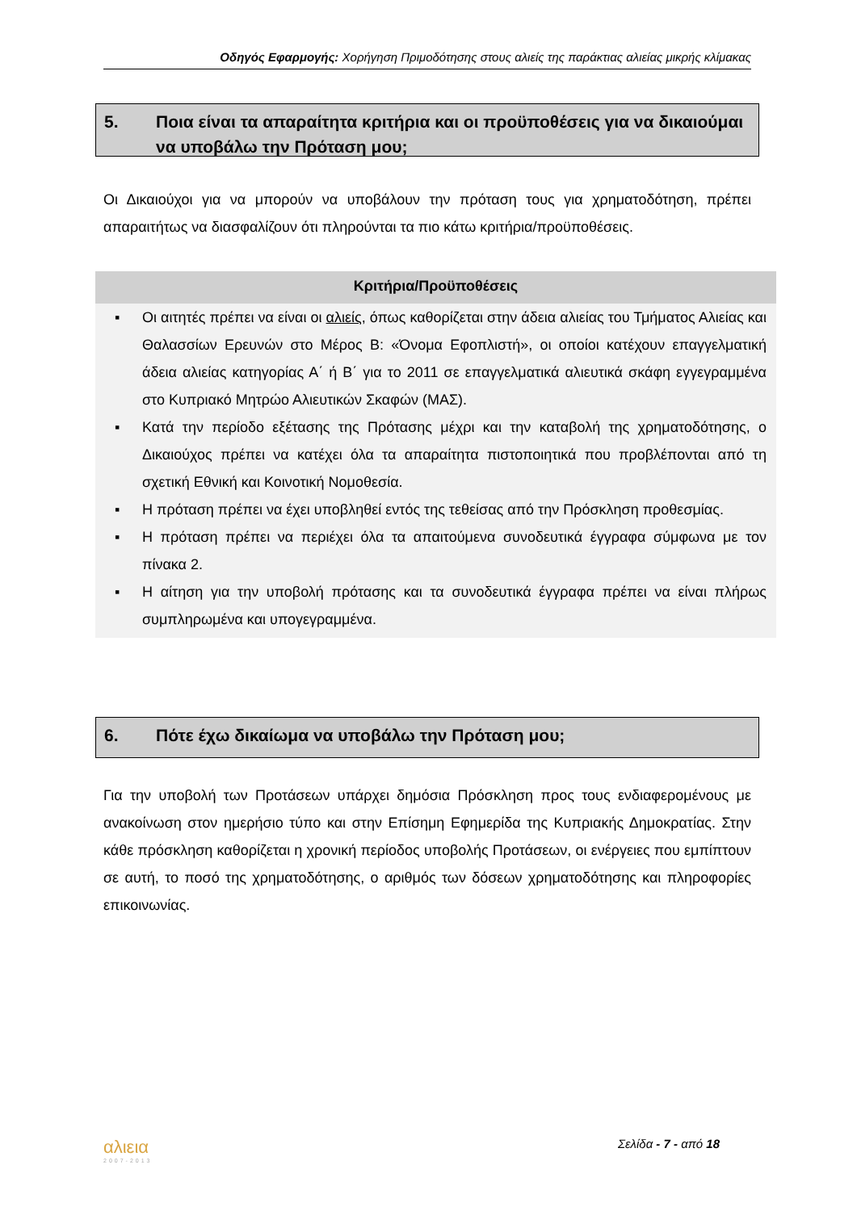Οδηγός Εφαρμογής: Χορήγηση Πριμοδότησης στους αλιείς της παράκτιας αλιείας μικρής κλίμακας
5. Ποια είναι τα απαραίτητα κριτήρια και οι προϋποθέσεις για να δικαιούμαι να υποβάλω την Πρόταση μου;
Οι Δικαιούχοι για να μπορούν να υποβάλουν την πρόταση τους για χρηματοδότηση, πρέπει απαραιτήτως να διασφαλίζουν ότι πληρούνται τα πιο κάτω κριτήρια/προϋποθέσεις.
Κριτήρια/Προϋποθέσεις
▪ Οι αιτητές πρέπει να είναι οι αλιείς, όπως καθορίζεται στην άδεια αλιείας του Τμήματος Αλιείας και Θαλασσίων Ερευνών στο Μέρος Β: «Όνομα Εφοπλιστή», οι οποίοι κατέχουν επαγγελματική άδεια αλιείας κατηγορίας Α΄ ή Β΄ για το 2011 σε επαγγελματικά αλιευτικά σκάφη εγγεγραμμένα στο Κυπριακό Μητρώο Αλιευτικών Σκαφών (ΜΑΣ).
▪ Κατά την περίοδο εξέτασης της Πρότασης μέχρι και την καταβολή της χρηματοδότησης, ο Δικαιούχος πρέπει να κατέχει όλα τα απαραίτητα πιστοποιητικά που προβλέπονται από τη σχετική Εθνική και Κοινοτική Νομοθεσία.
▪ Η πρόταση πρέπει να έχει υποβληθεί εντός της τεθείσας από την Πρόσκληση προθεσμίας.
▪ Η πρόταση πρέπει να περιέχει όλα τα απαιτούμενα συνοδευτικά έγγραφα σύμφωνα με τον πίνακα 2.
▪ Η αίτηση για την υποβολή πρότασης και τα συνοδευτικά έγγραφα πρέπει να είναι πλήρως συμπληρωμένα και υπογεγραμμένα.
6. Πότε έχω δικαίωμα να υποβάλω την Πρόταση μου;
Για την υποβολή των Προτάσεων υπάρχει δημόσια Πρόσκληση προς τους ενδιαφερομένους με ανακοίνωση στον ημερήσιο τύπο και στην Επίσημη Εφημερίδα της Κυπριακής Δημοκρατίας. Στην κάθε πρόσκληση καθορίζεται η χρονική περίοδος υποβολής Προτάσεων, οι ενέργειες που εμπίπτουν σε αυτή, το ποσό της χρηματοδότησης, ο αριθμός των δόσεων χρηματοδότησης και πληροφορίες επικοινωνίας.
αλιεια
2007-2013
Σελίδα - 7 - από 18